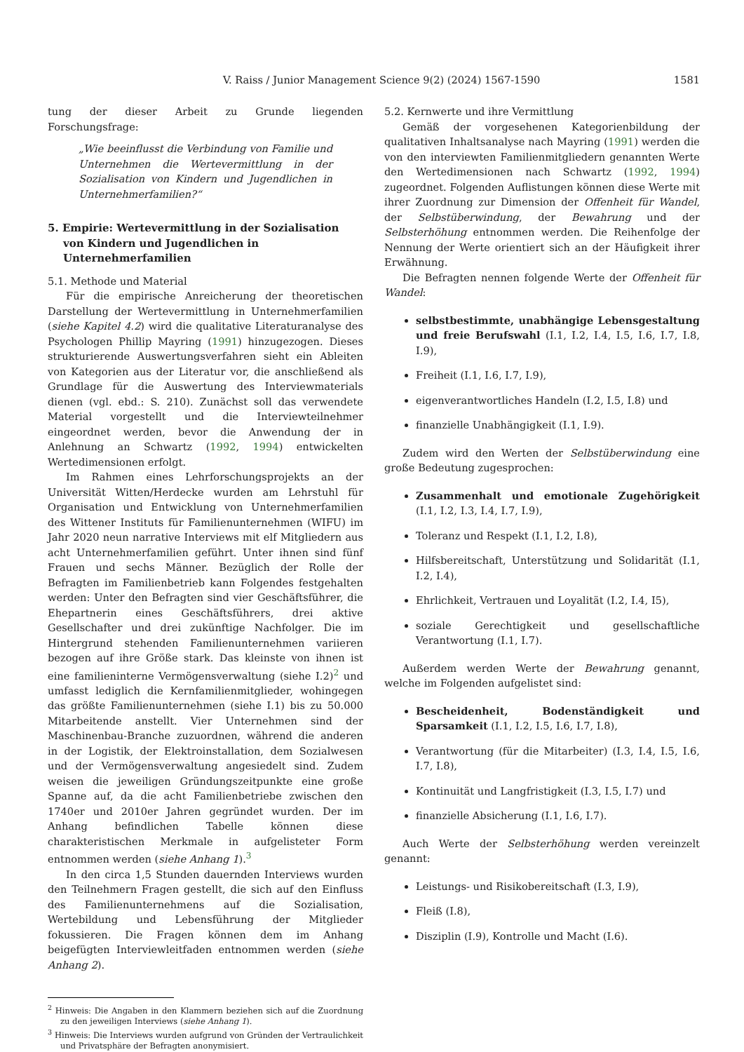V. Raiss / Junior Management Science 9(2) (2024) 1567-1590 1581
tung der dieser Arbeit zu Grunde liegenden Forschungsfrage:
„Wie beeinflusst die Verbindung von Familie und Unternehmen die Wertevermittlung in der Sozialisation von Kindern und Jugendlichen in Unternehmerfamilien?“
5. Empirie: Wertevermittlung in der Sozialisation von Kindern und Jugendlichen in Unternehmerfamilien
5.1. Methode und Material
Für die empirische Anreicherung der theoretischen Darstellung der Wertevermittlung in Unternehmerfamilien (siehe Kapitel 4.2) wird die qualitative Literaturanalyse des Psychologen Phillip Mayring (1991) hinzugezogen. Dieses strukturierende Auswertungsverfahren sieht ein Ableiten von Kategorien aus der Literatur vor, die anschließend als Grundlage für die Auswertung des Interviewmaterials dienen (vgl. ebd.: S. 210). Zunächst soll das verwendete Material vorgestellt und die Interviewteilnehmer eingeordnet werden, bevor die Anwendung der in Anlehnung an Schwartz (1992, 1994) entwickelten Wertedimensionen erfolgt.
Im Rahmen eines Lehrforschungsprojekts an der Universität Witten/Herdecke wurden am Lehrstuhl für Organisation und Entwicklung von Unternehmerfamilien des Wittener Instituts für Familienunternehmen (WIFU) im Jahr 2020 neun narrative Interviews mit elf Mitgliedern aus acht Unternehmerfamilien geführt. Unter ihnen sind fünf Frauen und sechs Männer. Bezüglich der Rolle der Befragten im Familienbetrieb kann Folgendes festgehalten werden: Unter den Befragten sind vier Geschäftsführer, die Ehepartnerin eines Geschäftsführers, drei aktive Gesellschafter und drei zukünftige Nachfolger. Die im Hintergrund stehenden Familienunternehmen variieren bezogen auf ihre Größe stark. Das kleinste von ihnen ist eine familieninterne Vermögensverwaltung (siehe I.2)<sup>2</sup> und umfasst lediglich die Kernfamilienmitglieder, wohingegen das größte Familienunternehmen (siehe I.1) bis zu 50.000 Mitarbeitende anstellt. Vier Unternehmen sind der Maschinenbau-Branche zuzuordnen, während die anderen in der Logistik, der Elektroinstallation, dem Sozialwesen und der Vermögensverwaltung angesiedelt sind. Zudem weisen die jeweiligen Gründungszeitpunkte eine große Spanne auf, da die acht Familienbetriebe zwischen den 1740er und 2010er Jahren gegründet wurden. Der im Anhang befindlichen Tabelle können diese charakteristischen Merkmale in aufgelisteter Form entnommen werden (siehe Anhang 1).<sup>3</sup>
In den circa 1,5 Stunden dauernden Interviews wurden den Teilnehmern Fragen gestellt, die sich auf den Einfluss des Familienunternehmens auf die Sozialisation, Wertebildung und Lebensführung der Mitglieder fokussieren. Die Fragen können dem im Anhang beigefügten Interviewleitfaden entnommen werden (siehe Anhang 2).
<sup>2</sup> Hinweis: Die Angaben in den Klammern beziehen sich auf die Zuordnung zu den jeweiligen Interviews (siehe Anhang 1).
<sup>3</sup> Hinweis: Die Interviews wurden aufgrund von Gründen der Vertraulichkeit und Privatsphäre der Befragten anonymisiert.
5.2. Kernwerte und ihre Vermittlung
Gemäß der vorgesehenen Kategorienbildung der qualitativen Inhaltsanalyse nach Mayring (1991) werden die von den interviewten Familienmitgliedern genannten Werte den Wertedimensionen nach Schwartz (1992, 1994) zugeordnet. Folgenden Auflistungen können diese Werte mit ihrer Zuordnung zur Dimension der Offenheit für Wandel, der Selbstüberwindung, der Bewahrung und der Selbsterhöhung entnommen werden. Die Reihenfolge der Nennung der Werte orientiert sich an der Häufigkeit ihrer Erwähnung.
Die Befragten nennen folgende Werte der Offenheit für Wandel:
selbstbestimmte, unabhängige Lebensgestaltung und freie Berufswahl (I.1, I.2, I.4, I.5, I.6, I.7, I.8, I.9),
Freiheit (I.1, I.6, I.7, I.9),
eigenverantwortliches Handeln (I.2, I.5, I.8) und
finanzielle Unabhängigkeit (I.1, I.9).
Zudem wird den Werten der Selbstüberwindung eine große Bedeutung zugesprochen:
Zusammenhalt und emotionale Zugehörigkeit (I.1, I.2, I.3, I.4, I.7, I.9),
Toleranz und Respekt (I.1, I.2, I.8),
Hilfsbereitschaft, Unterstützung und Solidarität (I.1, I.2, I.4),
Ehrlichkeit, Vertrauen und Loyalität (I.2, I.4, I5),
soziale Gerechtigkeit und gesellschaftliche Verantwortung (I.1, I.7).
Außerdem werden Werte der Bewahrung genannt, welche im Folgenden aufgelistet sind:
Bescheidenheit, Bodenständigkeit und Sparsamkeit (I.1, I.2, I.5, I.6, I.7, I.8),
Verantwortung (für die Mitarbeiter) (I.3, I.4, I.5, I.6, I.7, I.8),
Kontinuität und Langfristigkeit (I.3, I.5, I.7) und
finanzielle Absicherung (I.1, I.6, I.7).
Auch Werte der Selbsterhöhung werden vereinzelt genannt:
Leistungs- und Risikobereitschaft (I.3, I.9),
Fleiß (I.8),
Disziplin (I.9), Kontrolle und Macht (I.6).